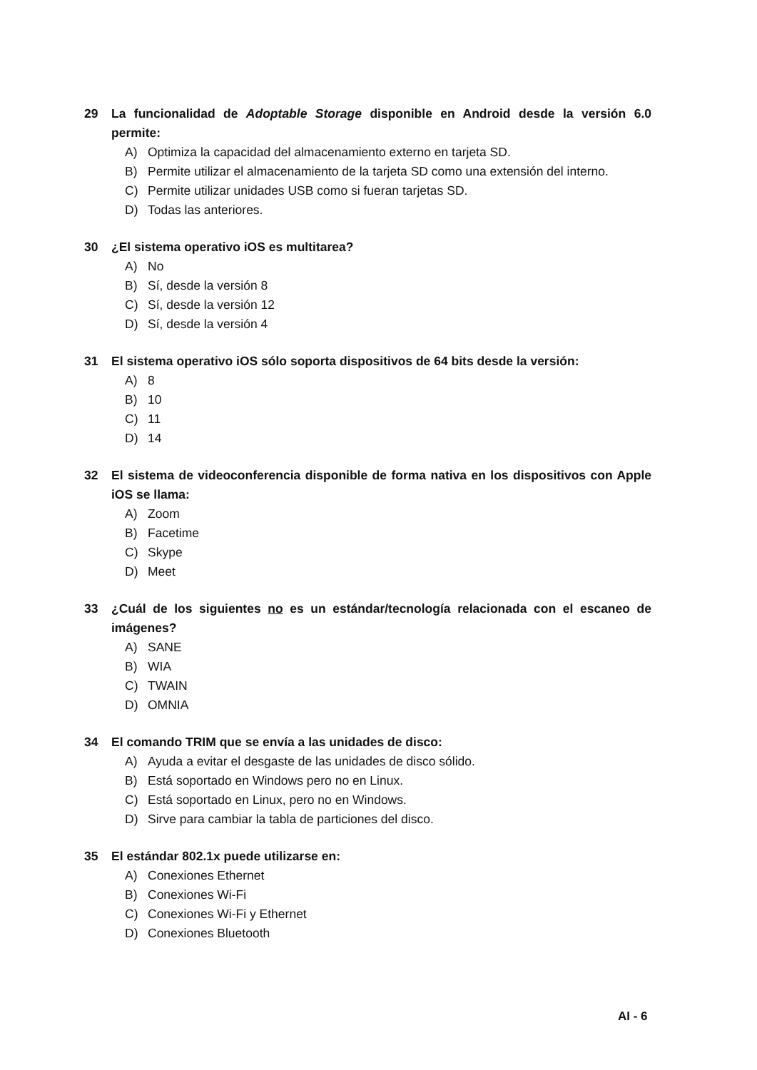29 La funcionalidad de Adoptable Storage disponible en Android desde la versión 6.0 permite:
A) Optimiza la capacidad del almacenamiento externo en tarjeta SD.
B) Permite utilizar el almacenamiento de la tarjeta SD como una extensión del interno.
C) Permite utilizar unidades USB como si fueran tarjetas SD.
D) Todas las anteriores.
30 ¿El sistema operativo iOS es multitarea?
A) No
B) Sí, desde la versión 8
C) Sí, desde la versión 12
D) Sí, desde la versión 4
31 El sistema operativo iOS sólo soporta dispositivos de 64 bits desde la versión:
A) 8
B) 10
C) 11
D) 14
32 El sistema de videoconferencia disponible de forma nativa en los dispositivos con Apple iOS se llama:
A) Zoom
B) Facetime
C) Skype
D) Meet
33 ¿Cuál de los siguientes no es un estándar/tecnología relacionada con el escaneo de imágenes?
A) SANE
B) WIA
C) TWAIN
D) OMNIA
34 El comando TRIM que se envía a las unidades de disco:
A) Ayuda a evitar el desgaste de las unidades de disco sólido.
B) Está soportado en Windows pero no en Linux.
C) Está soportado en Linux, pero no en Windows.
D) Sirve para cambiar la tabla de particiones del disco.
35 El estándar 802.1x puede utilizarse en:
A) Conexiones Ethernet
B) Conexiones Wi-Fi
C) Conexiones Wi-Fi y Ethernet
D) Conexiones Bluetooth
AI - 6